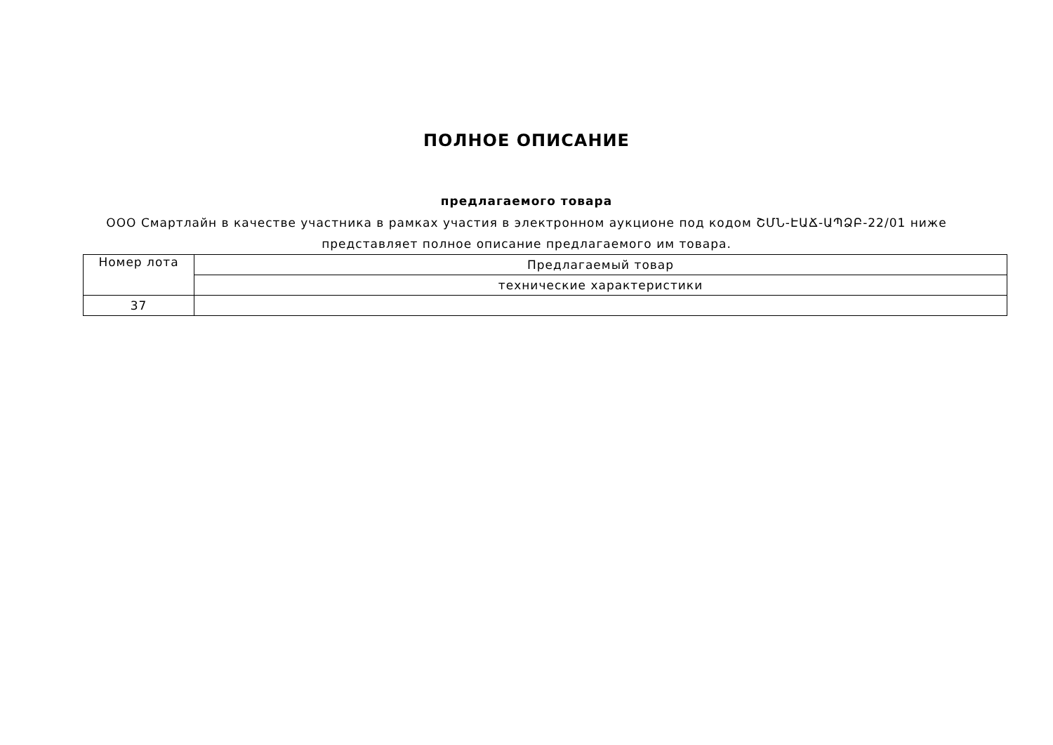ПОЛНОЕ ОПИСАНИЕ
предлагаемого товара
ООО Смартлайн в качестве участника в рамках участия в электронном аукционе под кодом ՇՄՆ-ԷԱՃ-ԱՊՁԲ-22/01 ниже представляет полное описание предлагаемого им товара.
| Номер лота | Предлагаемый товар |
| | технические характеристики |
| 37 | |